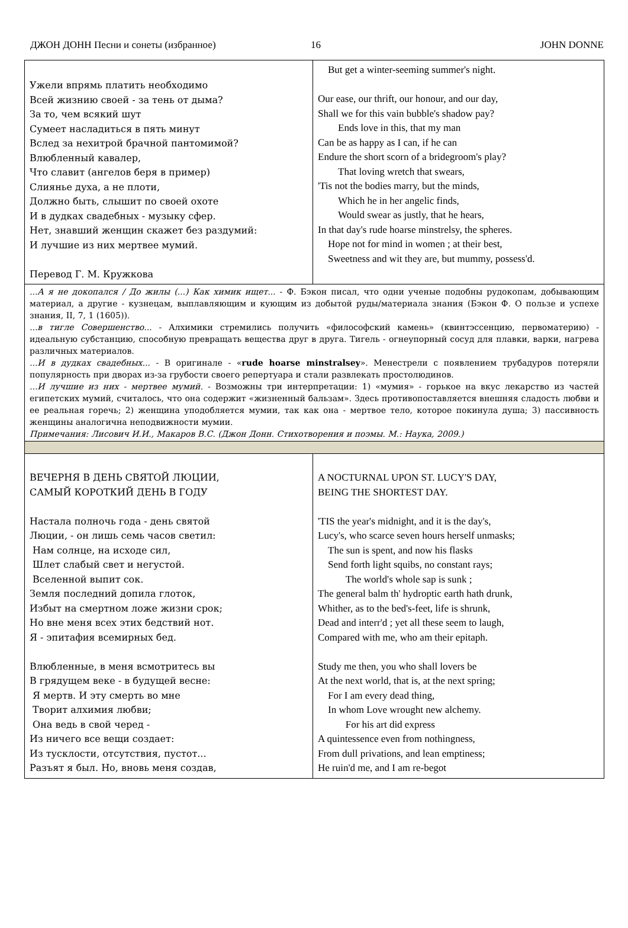ДЖОН ДОНН Песни и сонеты (избранное) 16 JOHN DONNE
| Ужели впрямь платить необходимо Всей жизнию своей - за тень от дыма? За то, чем всякий шут Сумеет насладиться в пять минут Вслед за нехитрой брачной пантомимой? Влюбленный кавалер, Что славит (ангелов беря в пример) Слиянье духа, а не плоти, Должно быть, слышит по своей охоте И в дудках свадебных - музыку сфер. Нет, знавший женщин скажет без раздумий: И лучшие из них мертвее мумий. Перевод Г. М. Кружкова | But get a winter-seeming summer's night. Our ease, our thrift, our honour, and our day, Shall we for this vain bubble's shadow pay? Ends love in this, that my man Can be as happy as I can, if he can Endure the short scorn of a bridegroom's play? That loving wretch that swears, 'Tis not the bodies marry, but the minds, Which he in her angelic finds, Would swear as justly, that he hears, In that day's rude hoarse minstrelsy, the spheres. Hope not for mind in women ; at their best, Sweetness and wit they are, but mummy, possess'd. |
| ...А я не докопался / До жилы (...) Как химик ищет... - Ф. Бэкон писал, что одни ученые подобны рудокопам, добывающим материал, а другие - кузнецам, выплавляющим и кующим из добытой руды/материала знания (Бэкон Ф. О пользе и успехе знания, II, 7, 1 (1605)). ...в тигле Совершенство... - Алхимики стремились получить «философский камень» (квинтэссенцию, первоматерию) - идеальную субстанцию, способную превращать вещества друг в друга. Тигель - огнеупорный сосуд для плавки, варки, нагрева различных материалов. ...И в дудках свадебных... - В оригинале - « rude hoarse minstralsey ». Менестрели с появлением трубадуров потеряли популярность при дворах из-за грубости своего репертуара и стали развлекать простолюдинов. ...И лучшие из них - мертвее мумий. - Возможны три интерпретации: 1) «мумия» - горькое на вкус лекарство из частей египетских мумий, считалось, что она содержит «жизненный бальзам». Здесь противопоставляется внешняя сладость любви и ее реальная горечь; 2) женщина уподобляется мумии, так как она - мертвое тело, которое покинула душа; 3) пассивность женщины аналогична неподвижности мумии. Примечания: Лисович И.И., Макаров В.С. (Джон Донн. Стихотворения и поэмы. М.: Наука, 2009.) | |
| ВЕЧЕРНЯ В ДЕНЬ СВЯТОЙ ЛЮЦИИ, САМЫЙ КОРОТКИЙ ДЕНЬ В ГОДУ Настала полночь года - день святой Люции, - он лишь семь часов светил: Нам солнце, на исходе сил, Шлет слабый свет и негустой. Вселенной выпит сок. Земля последний допила глоток, Избыт на смертном ложе жизни срок; Но вне меня всех этих бедствий нот. Я - эпитафия всемирных бед. Влюбленные, в меня всмотритесь вы В грядущем веке - в будущей весне: Я мертв. И эту смерть во мне Творит алхимия любви; Она ведь в свой черед - Из ничего все вещи создает: Из тусклости, отсутствия, пустот... Разъят я был. Но, вновь меня создав, | A NOCTURNAL UPON ST. LUCY'S DAY, BEING THE SHORTEST DAY. 'TIS the year's midnight, and it is the day's, Lucy's, who scarce seven hours herself unmasks; The sun is spent, and now his flasks Send forth light squibs, no constant rays; The world's whole sap is sunk ; The general balm th' hydroptic earth hath drunk, Whither, as to the bed's-feet, life is shrunk, Dead and interr'd ; yet all these seem to laugh, Compared with me, who am their epitaph. Study me then, you who shall lovers be At the next world, that is, at the next spring; For I am every dead thing, In whom Love wrought new alchemy. For his art did express A quintessence even from nothingness, From dull privations, and lean emptiness; He ruin'd me, and I am re-begot |